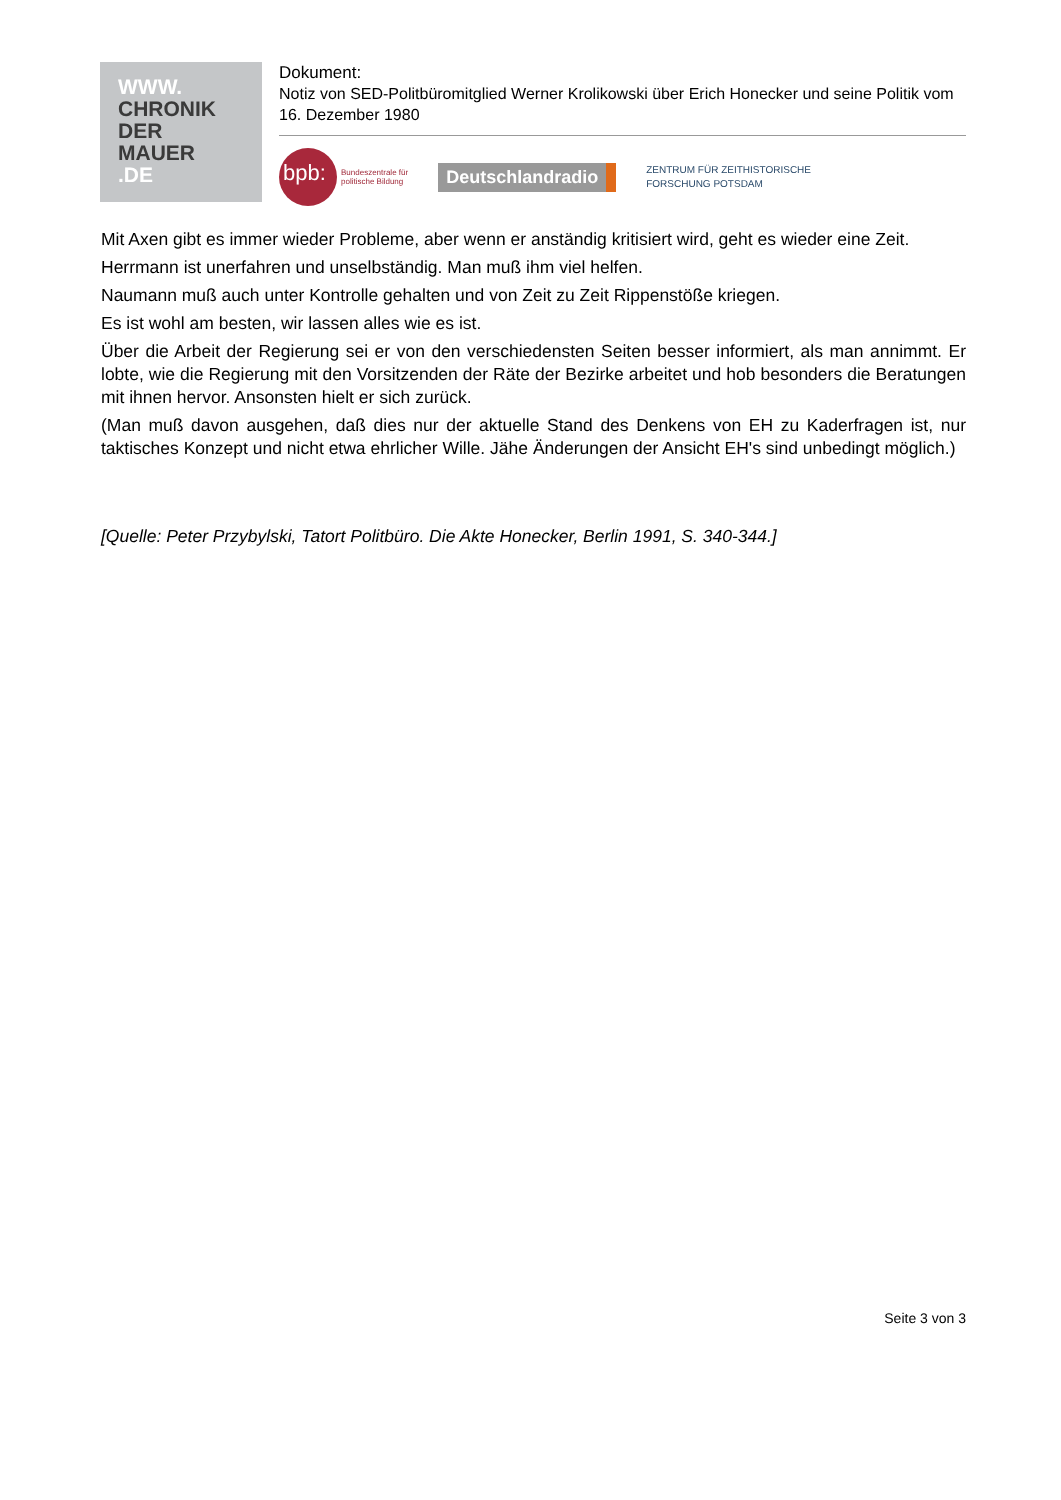WWW.
CHRONIK
DER
MAUER
.DE
Dokument:
Notiz von SED-Politbüromitglied Werner Krolikowski über Erich Honecker und seine Politik vom 16. Dezember 1980
bpb:
Bundeszentrale für
politische Bildung
Deutschlandradio
ZENTRUM FÜR ZEITHISTORISCHE
FORSCHUNG POTSDAM
Mit Axen gibt es immer wieder Probleme, aber wenn er anständig kritisiert wird, geht es wieder eine Zeit.
Herrmann ist unerfahren und unselbständig. Man muß ihm viel helfen.
Naumann muß auch unter Kontrolle gehalten und von Zeit zu Zeit Rippenstöße kriegen.
Es ist wohl am besten, wir lassen alles wie es ist.
Über die Arbeit der Regierung sei er von den verschiedensten Seiten besser informiert, als man annimmt. Er lobte, wie die Regierung mit den Vorsitzenden der Räte der Bezirke arbeitet und hob besonders die Beratungen mit ihnen hervor. Ansonsten hielt er sich zurück.
(Man muß davon ausgehen, daß dies nur der aktuelle Stand des Denkens von EH zu Kaderfragen ist, nur taktisches Konzept und nicht etwa ehrlicher Wille. Jähe Änderungen der Ansicht EH's sind unbedingt möglich.)
[Quelle: Peter Przybylski, Tatort Politbüro. Die Akte Honecker, Berlin 1991, S. 340-344.]
Seite 3 von 3